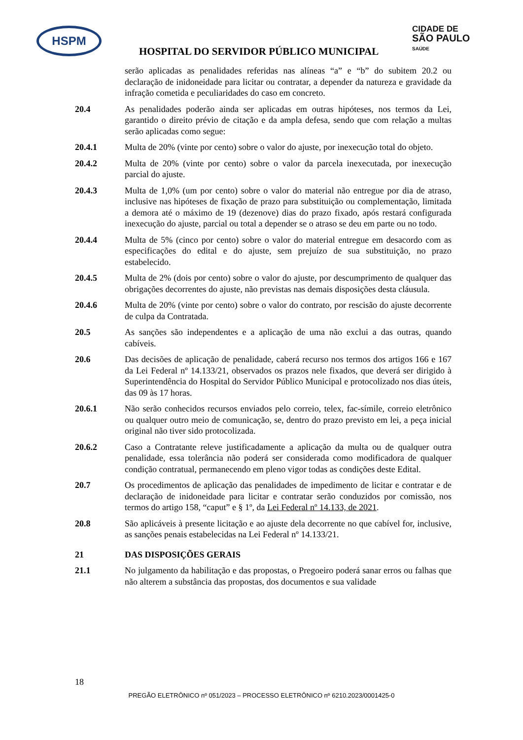HSPM
CIDADE DE
SÃO PAULO
SAÚDE
HOSPITAL DO SERVIDOR PÚBLICO MUNICIPAL
serão aplicadas as penalidades referidas nas alíneas “a” e “b” do subitem 20.2 ou declaração de inidoneidade para licitar ou contratar, a depender da natureza e gravidade da infração cometida e peculiaridades do caso em concreto.
20.4 As penalidades poderão ainda ser aplicadas em outras hipóteses, nos termos da Lei, garantido o direito prévio de citação e da ampla defesa, sendo que com relação a multas serão aplicadas como segue:
20.4.1 Multa de 20% (vinte por cento) sobre o valor do ajuste, por inexecução total do objeto.
20.4.2 Multa de 20% (vinte por cento) sobre o valor da parcela inexecutada, por inexecução parcial do ajuste.
20.4.3 Multa de 1,0% (um por cento) sobre o valor do material não entregue por dia de atraso, inclusive nas hipóteses de fixação de prazo para substituição ou complementação, limitada a demora até o máximo de 19 (dezenove) dias do prazo fixado, após restará configurada inexecução do ajuste, parcial ou total a depender se o atraso se deu em parte ou no todo.
20.4.4 Multa de 5% (cinco por cento) sobre o valor do material entregue em desacordo com as especificações do edital e do ajuste, sem prejuízo de sua substituição, no prazo estabelecido.
20.4.5 Multa de 2% (dois por cento) sobre o valor do ajuste, por descumprimento de qualquer das obrigações decorrentes do ajuste, não previstas nas demais disposições desta cláusula.
20.4.6 Multa de 20% (vinte por cento) sobre o valor do contrato, por rescisão do ajuste decorrente de culpa da Contratada.
20.5 As sanções são independentes e a aplicação de uma não exclui a das outras, quando cabíveis.
20.6 Das decisões de aplicação de penalidade, caberá recurso nos termos dos artigos 166 e 167 da Lei Federal nº 14.133/21, observados os prazos nele fixados, que deverá ser dirigido à Superintendência do Hospital do Servidor Público Municipal e protocolizado nos dias úteis, das 09 às 17 horas.
20.6.1 Não serão conhecidos recursos enviados pelo correio, telex, fac-símile, correio eletrônico ou qualquer outro meio de comunicação, se, dentro do prazo previsto em lei, a peça inicial original não tiver sido protocolizada.
20.6.2 Caso a Contratante releve justificadamente a aplicação da multa ou de qualquer outra penalidade, essa tolerância não poderá ser considerada como modificadora de qualquer condição contratual, permanecendo em pleno vigor todas as condições deste Edital.
20.7 Os procedimentos de aplicação das penalidades de impedimento de licitar e contratar e de declaração de inidoneidade para licitar e contratar serão conduzidos por comissão, nos termos do artigo 158, “caput” e § 1º, da Lei Federal nº 14.133, de 2021.
20.8 São aplicáveis à presente licitação e ao ajuste dela decorrente no que cabível for, inclusive, as sanções penais estabelecidas na Lei Federal nº 14.133/21.
21 DAS DISPOSIÇÕES GERAIS
21.1 No julgamento da habilitação e das propostas, o Pregoeiro poderá sanar erros ou falhas que não alterem a substância das propostas, dos documentos e sua validade
18
PREGÃO ELETRÔNICO nº 051/2023 – PROCESSO ELETRÔNICO nº 6210.2023/0001425-0